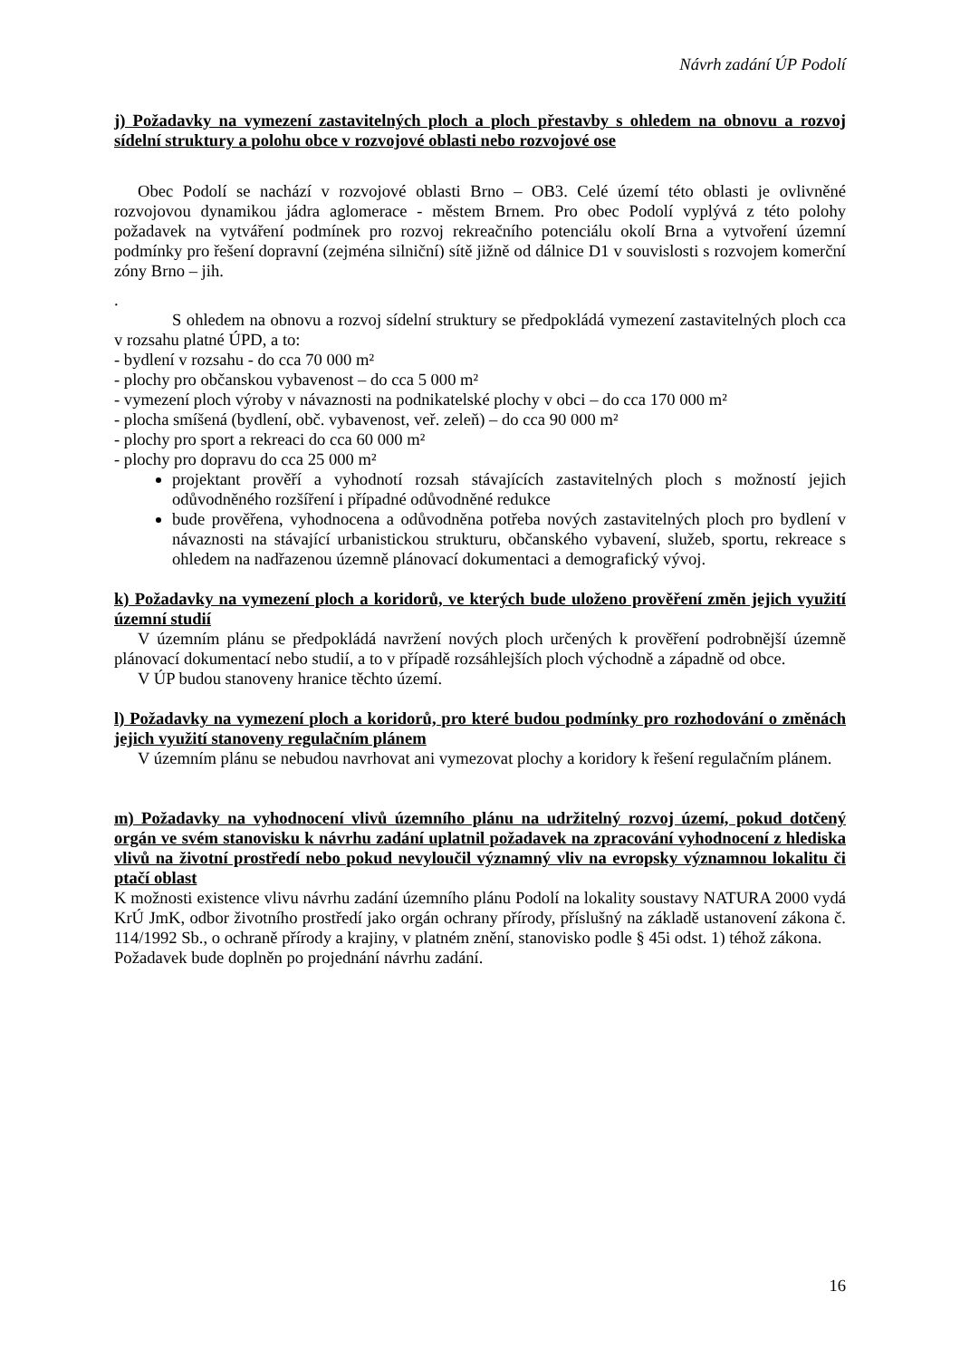Návrh zadání ÚP Podolí
j) Požadavky na vymezení zastavitelných ploch a ploch přestavby s ohledem na obnovu a rozvoj sídelní struktury a polohu obce v rozvojové oblasti nebo rozvojové ose
Obec Podolí se nachází v rozvojové oblasti Brno – OB3. Celé území této oblasti je ovlivněné rozvojovou dynamikou jádra aglomerace - městem Brnem. Pro obec Podolí vyplývá z této polohy požadavek na vytváření podmínek pro rozvoj rekreačního potenciálu okolí Brna a vytvoření územní podmínky pro řešení dopravní (zejména silniční) sítě jižně od dálnice D1 v souvislosti s rozvojem komerční zóny Brno – jih.
.
S ohledem na obnovu a rozvoj sídelní struktury se předpokládá vymezení zastavitelných ploch cca v rozsahu platné ÚPD, a to:
- bydlení v rozsahu - do cca 70 000 m²
- plochy pro občanskou vybavenost – do cca 5 000 m²
- vymezení ploch výroby v návaznosti na podnikatelské plochy v obci – do cca 170 000 m²
- plocha smíšená (bydlení, obč. vybavenost, veř. zeleň) – do cca 90 000 m²
- plochy pro sport a rekreaci do cca 60 000 m²
- plochy pro dopravu do cca 25 000 m²
projektant prověří a vyhodnotí rozsah stávajících zastavitelných ploch s možností jejich odůvodněného rozšíření i případné odůvodněné redukce
bude prověřena, vyhodnocena a odůvodněna potřeba nových zastavitelných ploch pro bydlení v návaznosti na stávající urbanistickou strukturu, občanského vybavení, služeb, sportu, rekreace s ohledem na nadřazenou územně plánovací dokumentaci a demografický vývoj.
k) Požadavky na vymezení ploch a koridorů, ve kterých bude uloženo prověření změn jejich využití územní studií
V územním plánu se předpokládá navržení nových ploch určených k prověření podrobnější územně plánovací dokumentací nebo studií, a to v případě rozsáhlejších ploch východně a západně od obce.
V ÚP budou stanoveny hranice těchto území.
l) Požadavky na vymezení ploch a koridorů, pro které budou podmínky pro rozhodování o změnách jejich využití stanoveny regulačním plánem
V územním plánu se nebudou navrhovat ani vymezovat plochy a koridory k řešení regulačním plánem.
m) Požadavky na vyhodnocení vlivů územního plánu na udržitelný rozvoj území, pokud dotčený orgán ve svém stanovisku k návrhu zadání uplatnil požadavek na zpracování vyhodnocení z hlediska vlivů na životní prostředí nebo pokud nevyloučil významný vliv na evropsky významnou lokalitu či ptačí oblast
K možnosti existence vlivu návrhu zadání územního plánu Podolí na lokality soustavy NATURA 2000 vydá KrÚ JmK, odbor životního prostředí jako orgán ochrany přírody, příslušný na základě ustanovení zákona č. 114/1992 Sb., o ochraně přírody a krajiny, v platném znění, stanovisko podle § 45i odst. 1) téhož zákona.
Požadavek bude doplněn po projednání návrhu zadání.
16